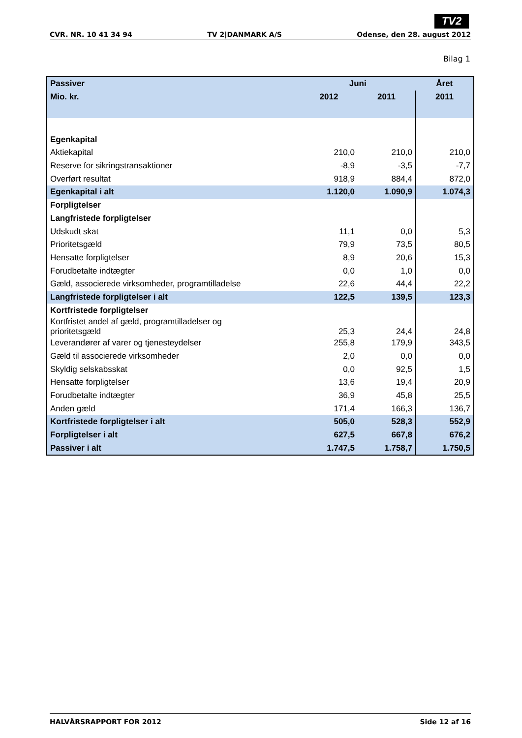TV2
CVR. NR. 10 41 34 94 TV 2|DANMARK A/S Odense, den 28. august 2012
Bilag 1
| Passiver | Juni | | Året |
| Mio. kr. | 2012 | 2011 | 2011 |
| Egenkapital | | | |
| Aktiekapital | 210,0 | 210,0 | 210,0 |
| Reserve for sikringstransaktioner | -8,9 | -3,5 | -7,7 |
| Overført resultat | 918,9 | 884,4 | 872,0 |
| Egenkapital i alt | 1.120,0 | 1.090,9 | 1.074,3 |
| Forpligtelser | | | |
| Langfristede forpligtelser | | | |
| Udskudt skat | 11,1 | 0,0 | 5,3 |
| Prioritetsgæld | 79,9 | 73,5 | 80,5 |
| Hensatte forpligtelser | 8,9 | 20,6 | 15,3 |
| Forudbetalte indtægter | 0,0 | 1,0 | 0,0 |
| Gæld, associerede virksomheder, programtilladelse | 22,6 | 44,4 | 22,2 |
| Langfristede forpligtelser i alt | 122,5 | 139,5 | 123,3 |
| Kortfristede forpligtelser | | | |
| Kortfristet andel af gæld, programtilladelser og prioritetsgæld | 25,3 | 24,4 | 24,8 |
| Leverandører af varer og tjenesteydelser | 255,8 | 179,9 | 343,5 |
| Gæld til associerede virksomheder | 2,0 | 0,0 | 0,0 |
| Skyldig selskabsskat | 0,0 | 92,5 | 1,5 |
| Hensatte forpligtelser | 13,6 | 19,4 | 20,9 |
| Forudbetalte indtægter | 36,9 | 45,8 | 25,5 |
| Anden gæld | 171,4 | 166,3 | 136,7 |
| Kortfristede forpligtelser i alt | 505,0 | 528,3 | 552,9 |
| Forpligtelser i alt | 627,5 | 667,8 | 676,2 |
| Passiver i alt | 1.747,5 | 1.758,7 | 1.750,5 |
HALVÅRSRAPPORT FOR 2012 Side 12 af 16